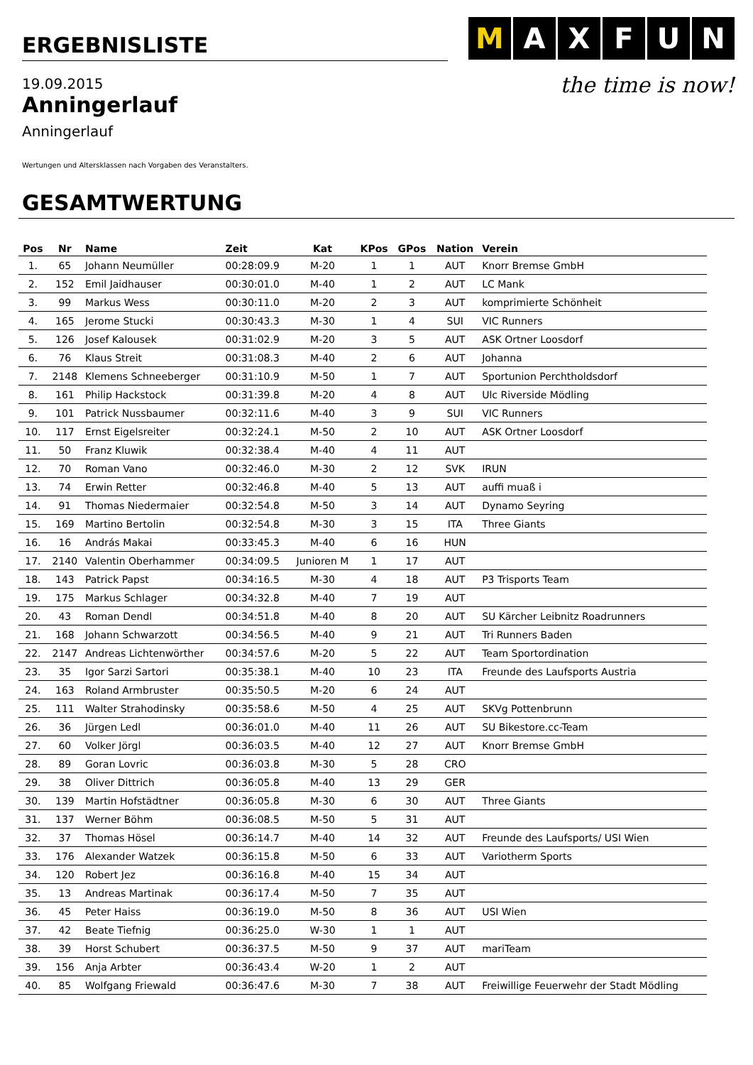ERGEBNISLISTE
M AXFUN
19.09.2015
Anningerlauf
Anningerlauf
the time is now!
Wertungen und Altersklassen nach Vorgaben des Veranstalters.
GESAMTWERTUNG
| Pos | Nr | Name | Zeit | Kat | KPos | GPos | Nation | Verein |
| --- | --- | --- | --- | --- | --- | --- | --- | --- |
| 1. | 65 | Johann Neumüller | 00:28:09.9 | M-20 | 1 | 1 | AUT | Knorr Bremse GmbH |
| 2. | 152 | Emil Jaidhauser | 00:30:01.0 | M-40 | 1 | 2 | AUT | LC Mank |
| 3. | 99 | Markus Wess | 00:30:11.0 | M-20 | 2 | 3 | AUT | komprimierte Schönheit |
| 4. | 165 | Jerome Stucki | 00:30:43.3 | M-30 | 1 | 4 | SUI | VIC Runners |
| 5. | 126 | Josef Kalousek | 00:31:02.9 | M-20 | 3 | 5 | AUT | ASK Ortner Loosdorf |
| 6. | 76 | Klaus Streit | 00:31:08.3 | M-40 | 2 | 6 | AUT | Johanna |
| 7. | 2148 | Klemens Schneeberger | 00:31:10.9 | M-50 | 1 | 7 | AUT | Sportunion Perchtholdsdorf |
| 8. | 161 | Philip Hackstock | 00:31:39.8 | M-20 | 4 | 8 | AUT | Ulc Riverside Mödling |
| 9. | 101 | Patrick Nussbaumer | 00:32:11.6 | M-40 | 3 | 9 | SUI | VIC Runners |
| 10. | 117 | Ernst Eigelsreiter | 00:32:24.1 | M-50 | 2 | 10 | AUT | ASK Ortner Loosdorf |
| 11. | 50 | Franz Kluwik | 00:32:38.4 | M-40 | 4 | 11 | AUT | |
| 12. | 70 | Roman Vano | 00:32:46.0 | M-30 | 2 | 12 | SVK | IRUN |
| 13. | 74 | Erwin Retter | 00:32:46.8 | M-40 | 5 | 13 | AUT | auffi muaß i |
| 14. | 91 | Thomas Niedermaier | 00:32:54.8 | M-50 | 3 | 14 | AUT | Dynamo Seyring |
| 15. | 169 | Martino Bertolin | 00:32:54.8 | M-30 | 3 | 15 | ITA | Three Giants |
| 16. | 16 | András Makai | 00:33:45.3 | M-40 | 6 | 16 | HUN | |
| 17. | 2140 | Valentin Oberhammer | 00:34:09.5 | Junioren M | 1 | 17 | AUT | |
| 18. | 143 | Patrick Papst | 00:34:16.5 | M-30 | 4 | 18 | AUT | P3 Trisports Team |
| 19. | 175 | Markus Schlager | 00:34:32.8 | M-40 | 7 | 19 | AUT | |
| 20. | 43 | Roman Dendl | 00:34:51.8 | M-40 | 8 | 20 | AUT | SU Kärcher Leibnitz Roadrunners |
| 21. | 168 | Johann Schwarzott | 00:34:56.5 | M-40 | 9 | 21 | AUT | Tri Runners Baden |
| 22. | 2147 | Andreas Lichtenwörther | 00:34:57.6 | M-20 | 5 | 22 | AUT | Team Sportordination |
| 23. | 35 | Igor Sarzi Sartori | 00:35:38.1 | M-40 | 10 | 23 | ITA | Freunde des Laufsports Austria |
| 24. | 163 | Roland Armbruster | 00:35:50.5 | M-20 | 6 | 24 | AUT | |
| 25. | 111 | Walter Strahodinsky | 00:35:58.6 | M-50 | 4 | 25 | AUT | SKVg Pottenbrunn |
| 26. | 36 | Jürgen Ledl | 00:36:01.0 | M-40 | 11 | 26 | AUT | SU Bikestore.cc-Team |
| 27. | 60 | Volker Jörgl | 00:36:03.5 | M-40 | 12 | 27 | AUT | Knorr Bremse GmbH |
| 28. | 89 | Goran Lovric | 00:36:03.8 | M-30 | 5 | 28 | CRO | |
| 29. | 38 | Oliver Dittrich | 00:36:05.8 | M-40 | 13 | 29 | GER | |
| 30. | 139 | Martin Hofstädtner | 00:36:05.8 | M-30 | 6 | 30 | AUT | Three Giants |
| 31. | 137 | Werner Böhm | 00:36:08.5 | M-50 | 5 | 31 | AUT | |
| 32. | 37 | Thomas Hösel | 00:36:14.7 | M-40 | 14 | 32 | AUT | Freunde des Laufsports/ USI Wien |
| 33. | 176 | Alexander Watzek | 00:36:15.8 | M-50 | 6 | 33 | AUT | Variotherm Sports |
| 34. | 120 | Robert Jez | 00:36:16.8 | M-40 | 15 | 34 | AUT | |
| 35. | 13 | Andreas Martinak | 00:36:17.4 | M-50 | 7 | 35 | AUT | |
| 36. | 45 | Peter Haiss | 00:36:19.0 | M-50 | 8 | 36 | AUT | USI Wien |
| 37. | 42 | Beate Tiefnig | 00:36:25.0 | W-30 | 1 | 1 | AUT | |
| 38. | 39 | Horst Schubert | 00:36:37.5 | M-50 | 9 | 37 | AUT | mariTeam |
| 39. | 156 | Anja Arbter | 00:36:43.4 | W-20 | 1 | 2 | AUT | |
| 40. | 85 | Wolfgang Friewald | 00:36:47.6 | M-30 | 7 | 38 | AUT | Freiwillige Feuerwehr der Stadt Mödling |